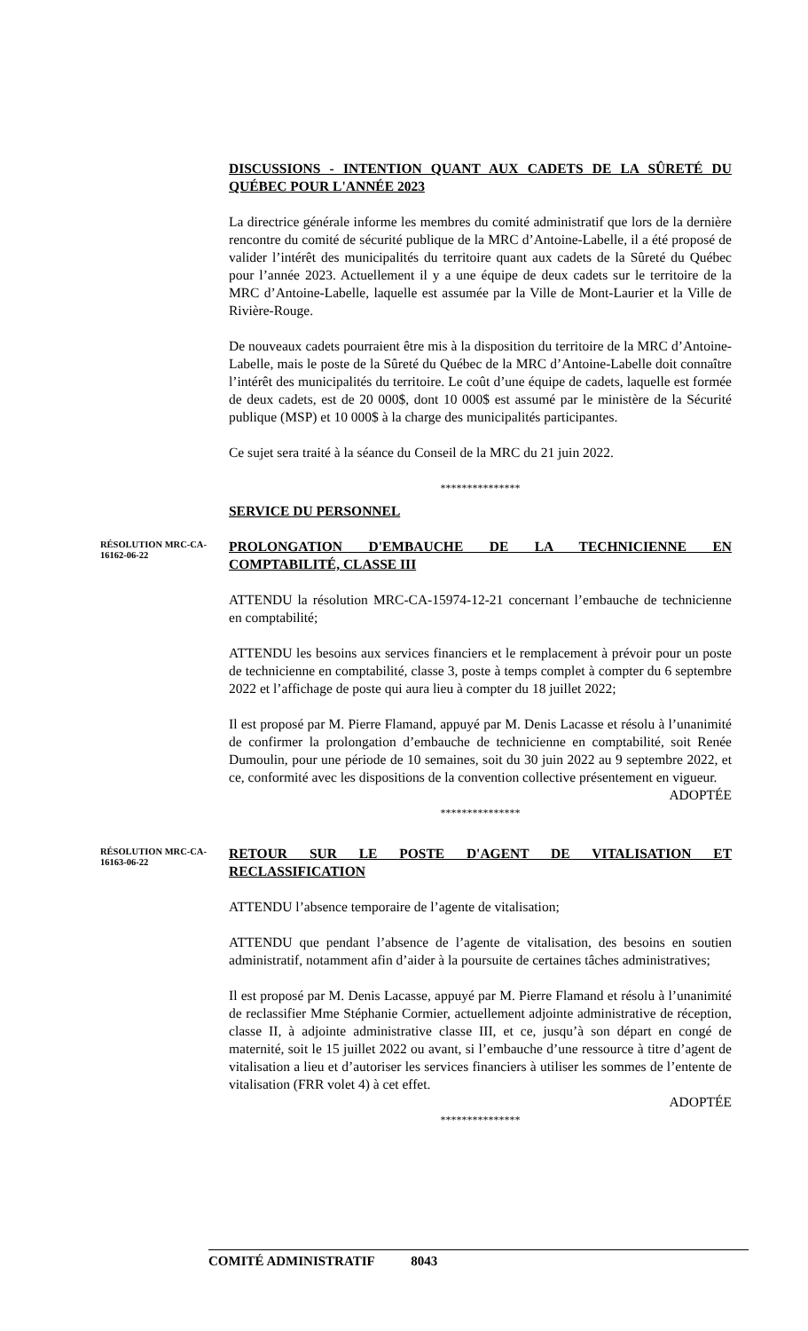DISCUSSIONS - INTENTION QUANT AUX CADETS DE LA SÛRETÉ DU QUÉBEC POUR L'ANNÉE 2023
La directrice générale informe les membres du comité administratif que lors de la dernière rencontre du comité de sécurité publique de la MRC d’Antoine-Labelle, il a été proposé de valider l’intérêt des municipalités du territoire quant aux cadets de la Sûreté du Québec pour l’année 2023. Actuellement il y a une équipe de deux cadets sur le territoire de la MRC d’Antoine-Labelle, laquelle est assumée par la Ville de Mont-Laurier et la Ville de Rivière-Rouge.
De nouveaux cadets pourraient être mis à la disposition du territoire de la MRC d’Antoine-Labelle, mais le poste de la Sûreté du Québec de la MRC d’Antoine-Labelle doit connaître l’intérêt des municipalités du territoire. Le coût d’une équipe de cadets, laquelle est formée de deux cadets, est de 20 000$, dont 10 000$ est assumé par le ministère de la Sécurité publique (MSP) et 10 000$ à la charge des municipalités participantes.
Ce sujet sera traité à la séance du Conseil de la MRC du 21 juin 2022.
***************
SERVICE DU PERSONNEL
RÉSOLUTION MRC-CA- 16162-06-22
PROLONGATION D'EMBAUCHE DE LA TECHNICIENNE EN COMPTABILITÉ, CLASSE III
ATTENDU la résolution MRC-CA-15974-12-21 concernant l’embauche de technicienne en comptabilité;
ATTENDU les besoins aux services financiers et le remplacement à prévoir pour un poste de technicienne en comptabilité, classe 3, poste à temps complet à compter du 6 septembre 2022 et l’affichage de poste qui aura lieu à compter du 18 juillet 2022;
Il est proposé par M. Pierre Flamand, appuyé par M. Denis Lacasse et résolu à l’unanimité de confirmer la prolongation d’embauche de technicienne en comptabilité, soit Renée Dumoulin, pour une période de 10 semaines, soit du 30 juin 2022 au 9 septembre 2022, et ce, conformité avec les dispositions de la convention collective présentement en vigueur.
ADOPTÉE
***************
RÉSOLUTION MRC-CA- 16163-06-22
RETOUR SUR LE POSTE D'AGENT DE VITALISATION ET RECLASSIFICATION
ATTENDU l’absence temporaire de l’agente de vitalisation;
ATTENDU que pendant l’absence de l’agente de vitalisation, des besoins en soutien administratif, notamment afin d’aider à la poursuite de certaines tâches administratives;
Il est proposé par M. Denis Lacasse, appuyé par M. Pierre Flamand et résolu à l’unanimité de reclassifier Mme Stéphanie Cormier, actuellement adjointe administrative de réception, classe II, à adjointe administrative classe III, et ce, jusqu’à son départ en congé de maternité, soit le 15 juillet 2022 ou avant, si l’embauche d’une ressource à titre d’agent de vitalisation a lieu et d’autoriser les services financiers à utiliser les sommes de l’entente de vitalisation (FRR volet 4) à cet effet.
ADOPTÉE
***************
COMITÉ ADMINISTRATIF 8043